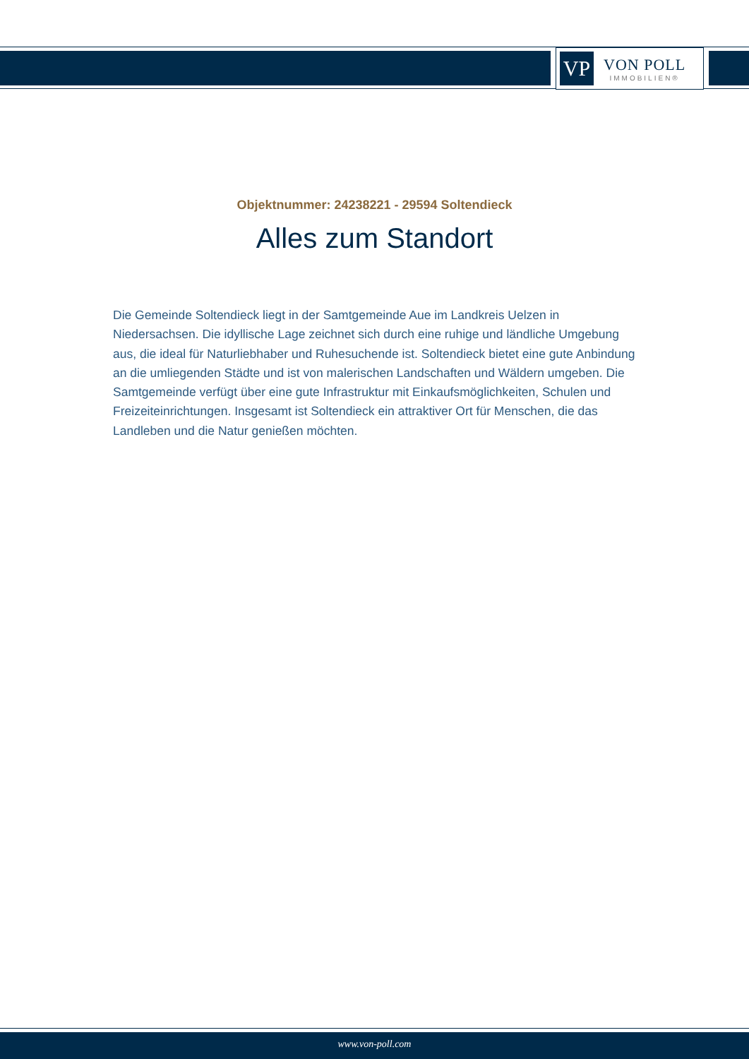VP
VON POLL
IMMOBILIEN®
Objektnummer: 24238221 - 29594 Soltendieck
Alles zum Standort
Die Gemeinde Soltendieck liegt in der Samtgemeinde Aue im Landkreis Uelzen in Niedersachsen. Die idyllische Lage zeichnet sich durch eine ruhige und ländliche Umgebung aus, die ideal für Naturliebhaber und Ruhesuchende ist. Soltendieck bietet eine gute Anbindung an die umliegenden Städte und ist von malerischen Landschaften und Wäldern umgeben. Die Samtgemeinde verfügt über eine gute Infrastruktur mit Einkaufsmöglichkeiten, Schulen und Freizeiteinrichtungen. Insgesamt ist Soltendieck ein attraktiver Ort für Menschen, die das Landleben und die Natur genießen möchten.
www.von-poll.com